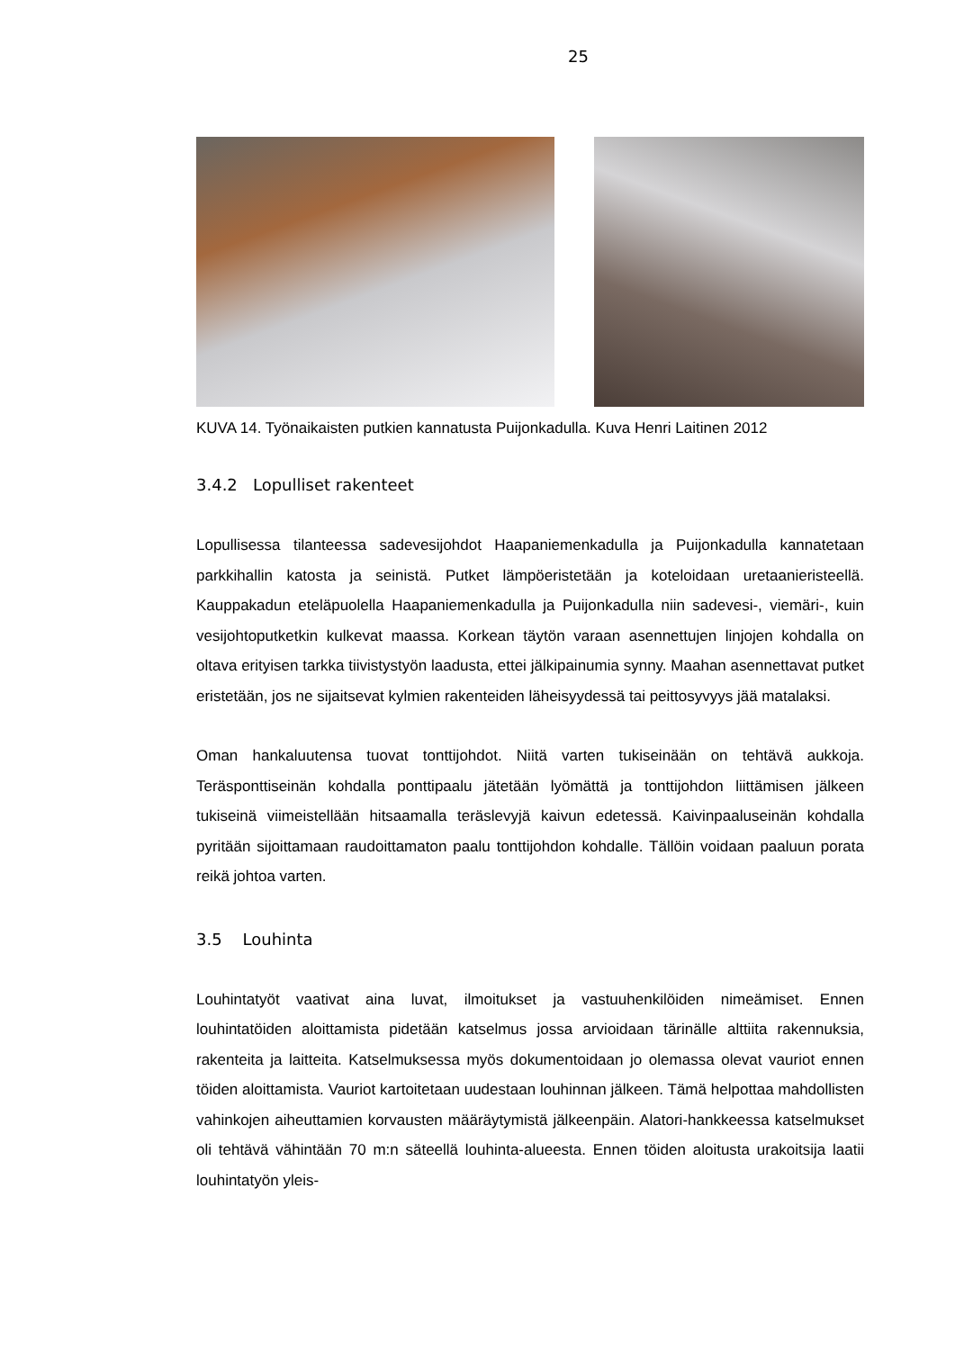25
KUVA 14. Työnaikaisten putkien kannatusta Puijonkadulla. Kuva Henri Laitinen 2012
3.4.2 Lopulliset rakenteet
Lopullisessa tilanteessa sadevesijohdot Haapaniemenkadulla ja Puijonkadulla kannatetaan parkkihallin katosta ja seinistä. Putket lämpöeristetään ja koteloidaan uretaanieristeellä. Kauppakadun eteläpuolella Haapaniemenkadulla ja Puijonkadulla niin sadevesi-, viemäri-, kuin vesijohtoputketkin kulkevat maassa. Korkean täytön varaan asennettujen linjojen kohdalla on oltava erityisen tarkka tiivistystyön laadusta, ettei jälkipainumia synny. Maahan asennettavat putket eristetään, jos ne sijaitsevat kylmien rakenteiden läheisyydessä tai peittosyvyys jää matalaksi.
Oman hankaluutensa tuovat tonttijohdot. Niitä varten tukiseinään on tehtävä aukkoja. Teräsponttiseinän kohdalla ponttipaalu jätetään lyömättä ja tonttijohdon liittämisen jälkeen tukiseinä viimeistellään hitsaamalla teräslevyjä kaivun edetessä. Kaivinpaaluseinän kohdalla pyritään sijoittamaan raudoittamaton paalu tonttijohdon kohdalle. Tällöin voidaan paaluun porata reikä johtoa varten.
3.5 Louhinta
Louhintatyöt vaativat aina luvat, ilmoitukset ja vastuuhenkilöiden nimeämiset. Ennen louhintatöiden aloittamista pidetään katselmus jossa arvioidaan tärinälle alttiita rakennuksia, rakenteita ja laitteita. Katselmuksessa myös dokumentoidaan jo olemassa olevat vauriot ennen töiden aloittamista. Vauriot kartoitetaan uudestaan louhinnan jälkeen. Tämä helpottaa mahdollisten vahinkojen aiheuttamien korvausten määräytymistä jälkeenpäin. Alatori-hankkeessa katselmukset oli tehtävä vähintään 70 m:n säteellä louhinta-alueesta. Ennen töiden aloitusta urakoitsija laatii louhintatyön yleis-